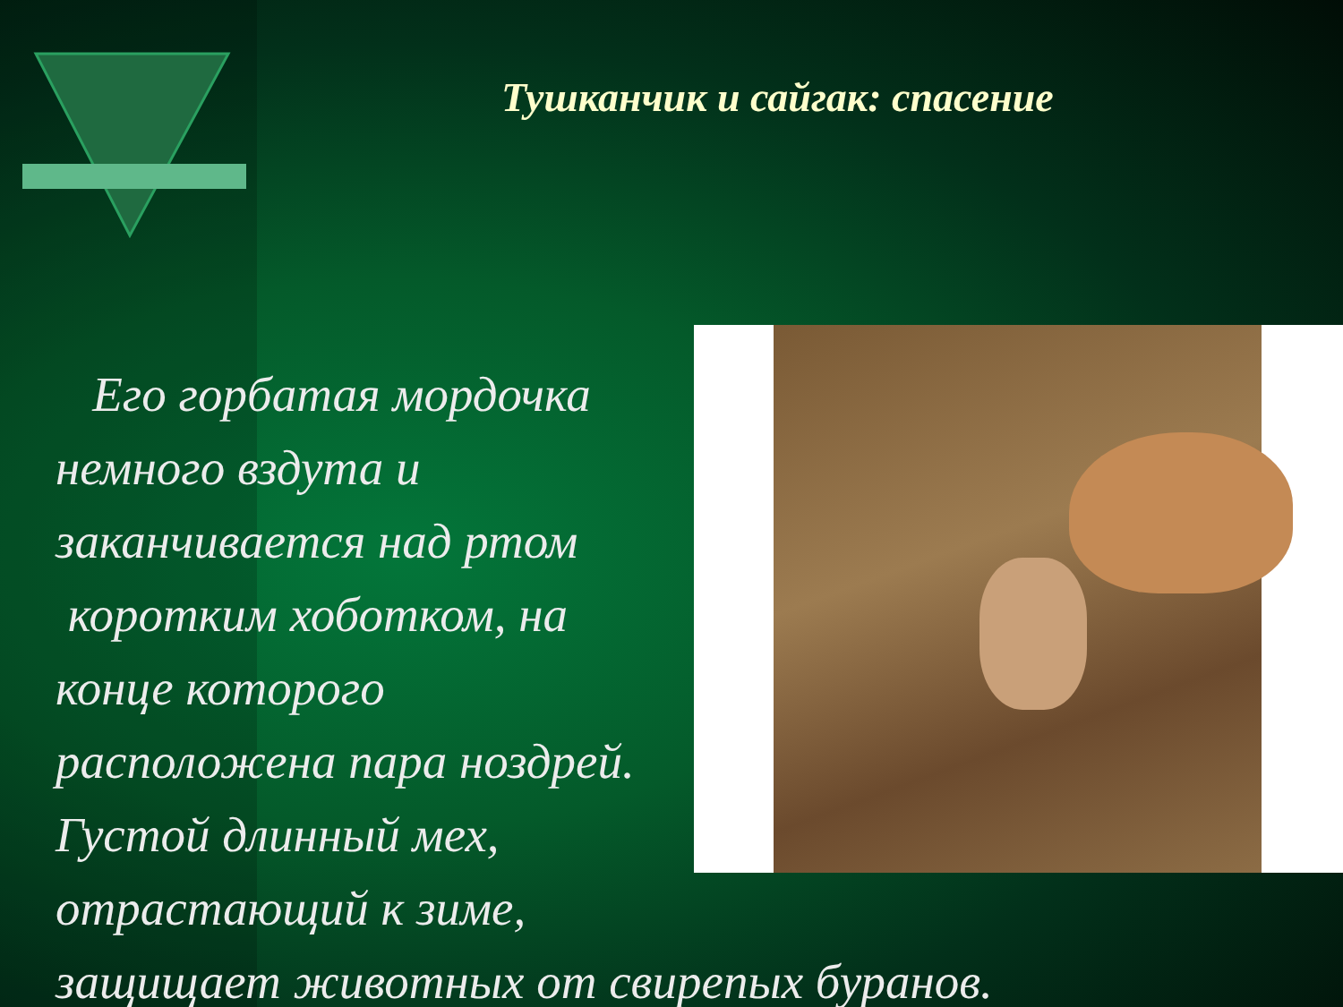Тушканчик и сайгак: спасение
Его горбатая мордочка
немного вздута и
заканчивается над ртом
коротким хоботком, на
конце которого
расположена пара ноздрей.
Густой длинный мех,
отрастающий к зиме,
защищает животных от свирепых буранов.